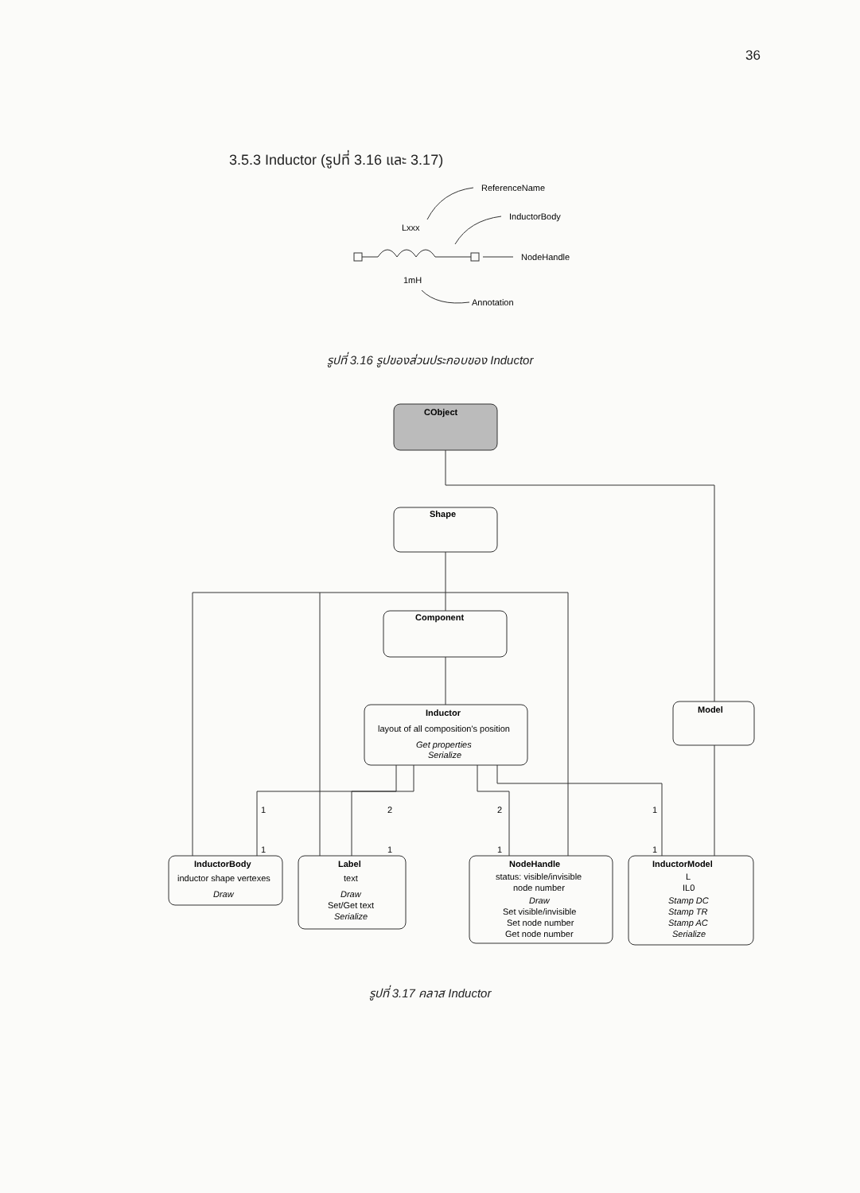36
3.5.3 Inductor (รูปที่ 3.16 และ 3.17)
ReferenceName
InductorBody
Lxxx
NodeHandle
1mH
Annotation
CObject
Shape
Component
Inductor
layout of all composition's position
Get properties
Serialize
Model
InductorBody
inductor shape vertexes
Draw
Label
text
Draw
Set/Get text
Serialize
NodeHandle
status: visible/invisible
node number
Draw
Set visible/invisible
Set node number
Get node number
InductorModel
L
IL0
Stamp DC
Stamp TR
Stamp AC
Serialize
1
2
2
1
1
1
1
1
รูปที่ 3.16 รูปของส่วนประกอบของ Inductor
รูปที่ 3.17 คลาส Inductor